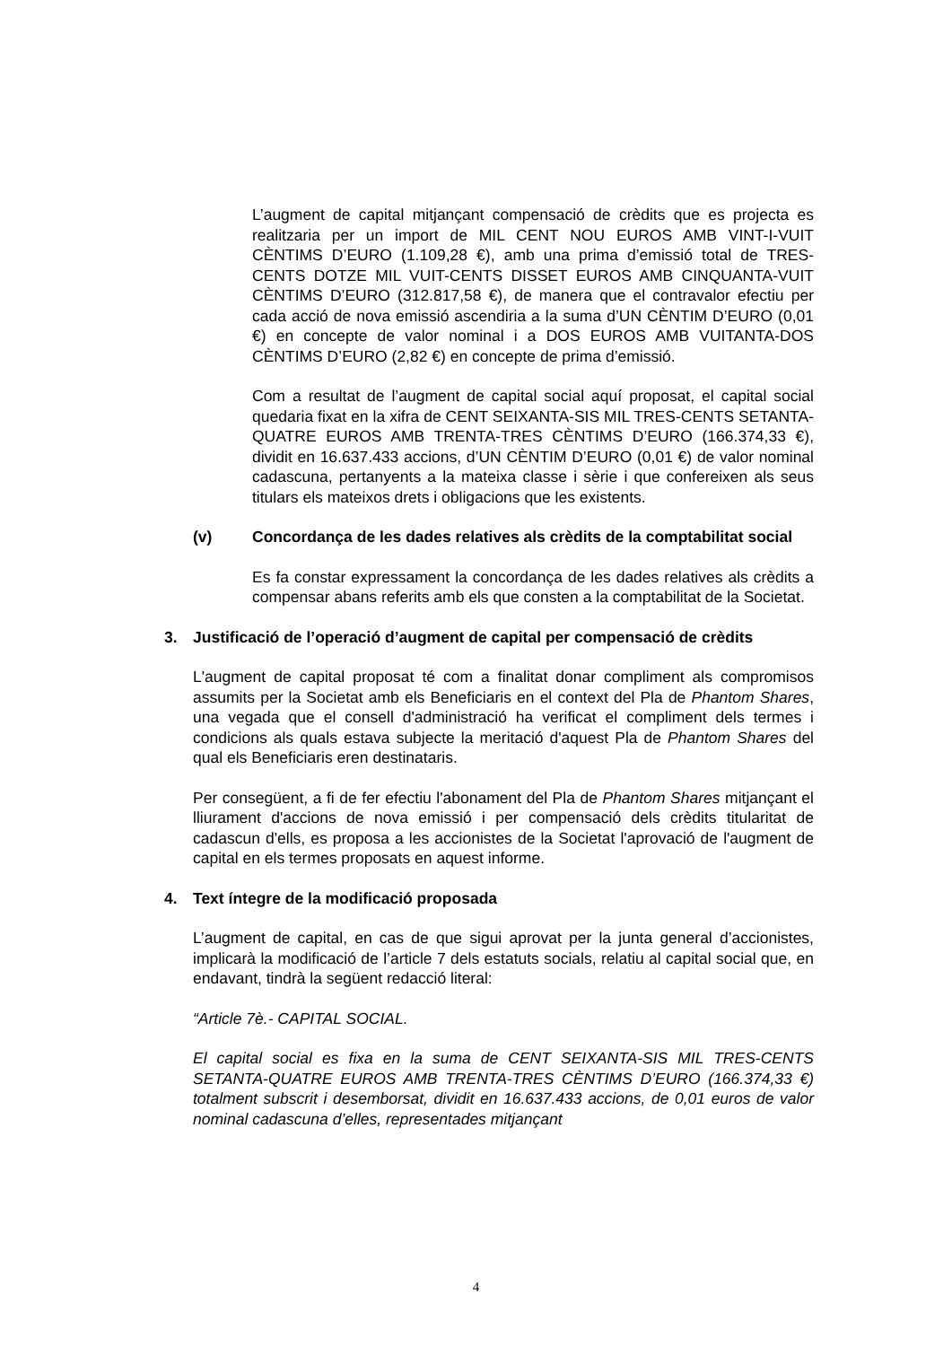L’augment de capital mitjançant compensació de crèdits que es projecta es realitzaria per un import de MIL CENT NOU EUROS AMB VINT-I-VUIT CÈNTIMS D’EURO (1.109,28 €), amb una prima d’emissió total de TRES-CENTS DOTZE MIL VUIT-CENTS DISSET EUROS AMB CINQUANTA-VUIT CÈNTIMS D’EURO (312.817,58 €), de manera que el contravalor efectiu per cada acció de nova emissió ascendiria a la suma d’UN CÈNTIM D’EURO (0,01 €) en concepte de valor nominal i a DOS EUROS AMB VUITANTA-DOS CÈNTIMS D’EURO (2,82 €) en concepte de prima d’emissió.
Com a resultat de l’augment de capital social aquí proposat, el capital social quedaria fixat en la xifra de CENT SEIXANTA-SIS MIL TRES-CENTS SETANTA-QUATRE EUROS AMB TRENTA-TRES CÈNTIMS D’EURO (166.374,33 €), dividit en 16.637.433 accions, d’UN CÈNTIM D’EURO (0,01 €) de valor nominal cadascuna, pertanyents a la mateixa classe i sèrie i que confereixen als seus titulars els mateixos drets i obligacions que les existents.
(v) Concordança de les dades relatives als crèdits de la comptabilitat social
Es fa constar expressament la concordança de les dades relatives als crèdits a compensar abans referits amb els que consten a la comptabilitat de la Societat.
3. Justificació de l’operació d’augment de capital per compensació de crèdits
L'augment de capital proposat té com a finalitat donar compliment als compromisos assumits per la Societat amb els Beneficiaris en el context del Pla de Phantom Shares, una vegada que el consell d'administració ha verificat el compliment dels termes i condicions als quals estava subjecte la meritació d'aquest Pla de Phantom Shares del qual els Beneficiaris eren destinataris.
Per consegüent, a fi de fer efectiu l'abonament del Pla de Phantom Shares mitjançant el lliurament d'accions de nova emissió i per compensació dels crèdits titularitat de cadascun d'ells, es proposa a les accionistes de la Societat l'aprovació de l'augment de capital en els termes proposats en aquest informe.
4. Text íntegre de la modificació proposada
L’augment de capital, en cas de que sigui aprovat per la junta general d’accionistes, implicarà la modificació de l’article 7 dels estatuts socials, relatiu al capital social que, en endavant, tindrà la següent redacció literal:
“Article 7è.- CAPITAL SOCIAL.
El capital social es fixa en la suma de CENT SEIXANTA-SIS MIL TRES-CENTS SETANTA-QUATRE EUROS AMB TRENTA-TRES CÈNTIMS D’EURO (166.374,33 €) totalment subscrit i desemborsat, dividit en 16.637.433 accions, de 0,01 euros de valor nominal cadascuna d’elles, representades mitjançant
4